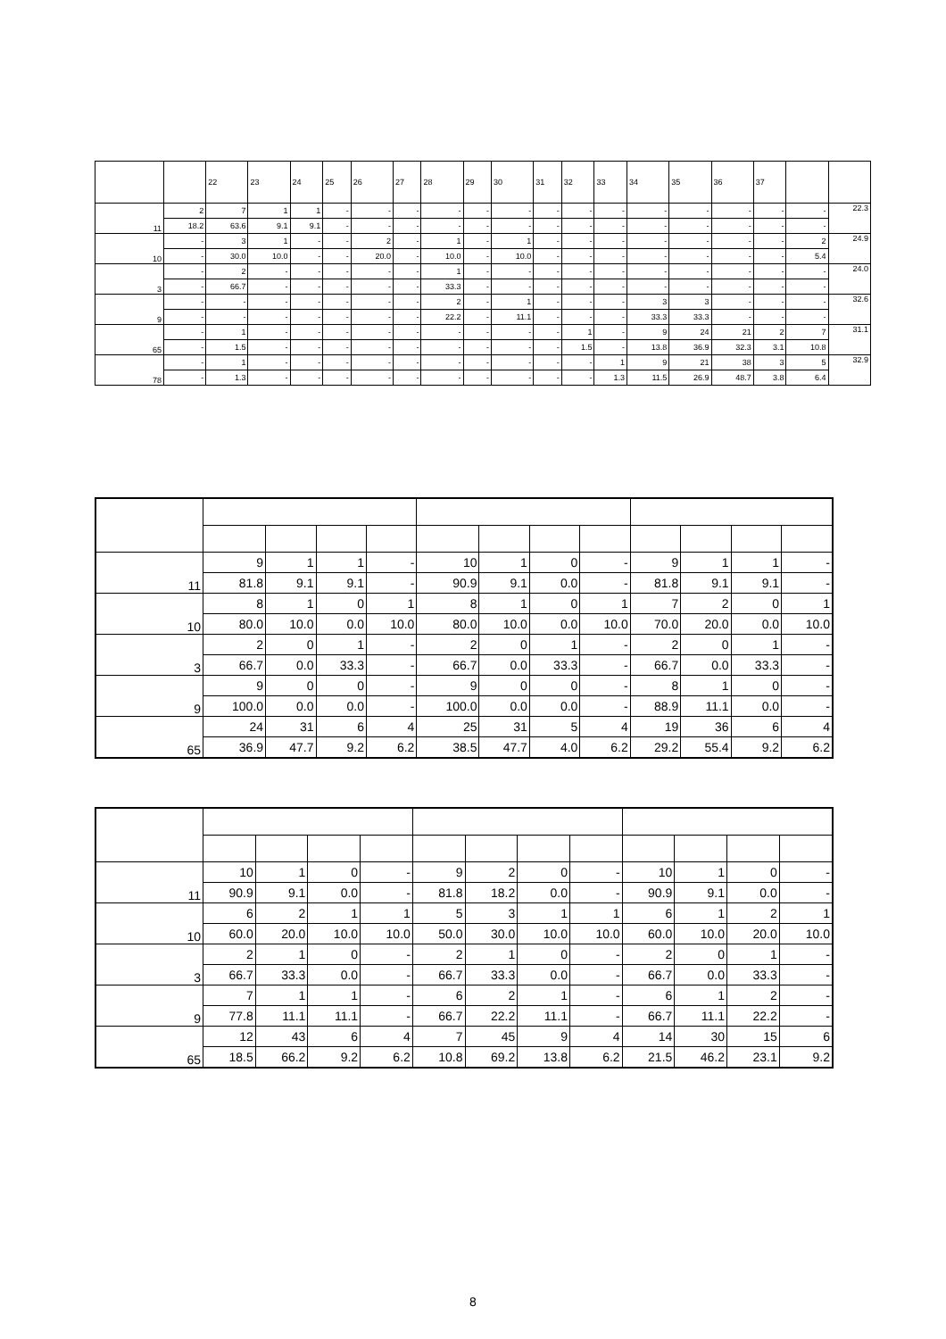| | | 22 | 23 | 24 | 25 | 26 | 27 | 28 | 29 | 30 | 31 | 32 | 33 | 34 | 35 | 36 | 37 | | |
| --- | --- | --- | --- | --- | --- | --- | --- | --- | --- | --- | --- | --- | --- | --- | --- | --- | --- | --- | --- |
| 11 | 2 | 7 | 1 | 1 | - | - | - | - | - | - | - | - | - | - | - | - | - | - | 22.3 |
| | 18.2 | 63.6 | 9.1 | 9.1 | - | - | - | - | - | - | - | - | - | - | - | - | - | - | |
| 10 | - | 3 | 1 | - | - | 2 | - | 1 | - | 1 | - | - | - | - | - | - | - | 2 | 24.9 |
| | - | 30.0 | 10.0 | - | - | 20.0 | - | 10.0 | - | 10.0 | - | - | - | - | - | - | - | 5.4 | |
| 3 | - | 2 | - | - | - | - | - | 1 | - | - | - | - | - | - | - | - | - | - | 24.0 |
| | - | 66.7 | - | - | - | - | - | 33.3 | - | - | - | - | - | - | - | - | - | - | |
| 9 | - | - | - | - | - | - | - | 2 | - | 1 | - | - | - | 3 | 3 | - | - | - | 32.6 |
| | - | - | - | - | - | - | - | 22.2 | - | 11.1 | - | - | - | 33.3 | 33.3 | - | - | - | |
| 65 | - | 1 | - | - | - | - | - | - | - | - | - | 1 | - | 9 | 24 | 21 | 2 | 7 | 31.1 |
| | - | 1.5 | - | - | - | - | - | - | - | - | - | 1.5 | - | 13.8 | 36.9 | 32.3 | 3.1 | 10.8 | |
| 78 | - | 1 | - | - | - | - | - | - | - | - | - | - | 1 | 9 | 21 | 38 | 3 | 5 | 32.9 |
| | - | 1.3 | - | - | - | - | - | - | - | - | - | - | 1.3 | 11.5 | 26.9 | 48.7 | 3.8 | 6.4 | |
| 11 | 9 | 1 | 1 | - | 10 | 1 | 0 | - | 9 | 1 | 1 | - |
| | 81.8 | 9.1 | 9.1 | - | 90.9 | 9.1 | 0.0 | - | 81.8 | 9.1 | 9.1 | - |
| 10 | 8 | 1 | 0 | 1 | 8 | 1 | 0 | 1 | 7 | 2 | 0 | 1 |
| | 80.0 | 10.0 | 0.0 | 10.0 | 80.0 | 10.0 | 0.0 | 10.0 | 70.0 | 20.0 | 0.0 | 10.0 |
| 3 | 2 | 0 | 1 | - | 2 | 0 | 1 | - | 2 | 0 | 1 | - |
| | 66.7 | 0.0 | 33.3 | - | 66.7 | 0.0 | 33.3 | - | 66.7 | 0.0 | 33.3 | - |
| 9 | 9 | 0 | 0 | - | 9 | 0 | 0 | - | 8 | 1 | 0 | - |
| | 100.0 | 0.0 | 0.0 | - | 100.0 | 0.0 | 0.0 | - | 88.9 | 11.1 | 0.0 | - |
| 65 | 24 | 31 | 6 | 4 | 25 | 31 | 5 | 4 | 19 | 36 | 6 | 4 |
| | 36.9 | 47.7 | 9.2 | 6.2 | 38.5 | 47.7 | 4.0 | 6.2 | 29.2 | 55.4 | 9.2 | 6.2 |
| 11 | 10 | 1 | 0 | - | 9 | 2 | 0 | - | 10 | 1 | 0 | - |
| | 90.9 | 9.1 | 0.0 | - | 81.8 | 18.2 | 0.0 | - | 90.9 | 9.1 | 0.0 | - |
| 10 | 6 | 2 | 1 | 1 | 5 | 3 | 1 | 1 | 6 | 1 | 2 | 1 |
| | 60.0 | 20.0 | 10.0 | 10.0 | 50.0 | 30.0 | 10.0 | 10.0 | 60.0 | 10.0 | 20.0 | 10.0 |
| 3 | 2 | 1 | 0 | - | 2 | 1 | 0 | - | 2 | 0 | 1 | - |
| | 66.7 | 33.3 | 0.0 | - | 66.7 | 33.3 | 0.0 | - | 66.7 | 0.0 | 33.3 | - |
| 9 | 7 | 1 | 1 | - | 6 | 2 | 1 | - | 6 | 1 | 2 | - |
| | 77.8 | 11.1 | 11.1 | - | 66.7 | 22.2 | 11.1 | - | 66.7 | 11.1 | 22.2 | - |
| 65 | 12 | 43 | 6 | 4 | 7 | 45 | 9 | 4 | 14 | 30 | 15 | 6 |
| | 18.5 | 66.2 | 9.2 | 6.2 | 10.8 | 69.2 | 13.8 | 6.2 | 21.5 | 46.2 | 23.1 | 9.2 |
8